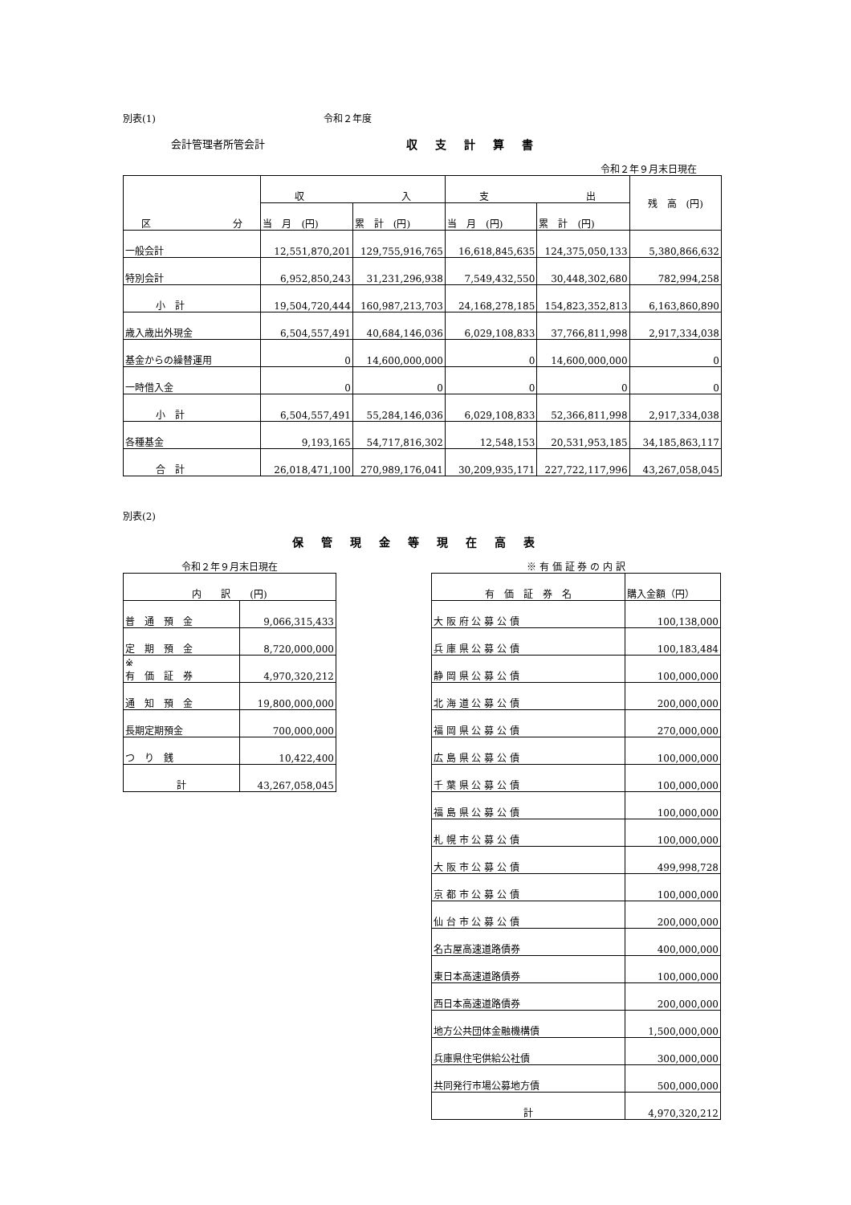別表(1) 令和２年度
会計管理者所管会計 収支計算書
令和２年９月末日現在
| 区 分 | 収 入 | | 支 出 | | 残 高 (円) |
| | 当 月 (円) | 累 計 (円) | 当 月 (円) | 累 計 (円) | |
| 一般会計 | 12,551,870,201 | 129,755,916,765 | 16,618,845,635 | 124,375,050,133 | 5,380,866,632 |
| 特別会計 | 6,952,850,243 | 31,231,296,938 | 7,549,432,550 | 30,448,302,680 | 782,994,258 |
| 小 計 | 19,504,720,444 | 160,987,213,703 | 24,168,278,185 | 154,823,352,813 | 6,163,860,890 |
| 歳入歳出外現金 | 6,504,557,491 | 40,684,146,036 | 6,029,108,833 | 37,766,811,998 | 2,917,334,038 |
| 基金からの繰替運用 | 0 | 14,600,000,000 | 0 | 14,600,000,000 | 0 |
| 一時借入金 | 0 | 0 | 0 | 0 | 0 |
| 小 計 | 6,504,557,491 | 55,284,146,036 | 6,029,108,833 | 52,366,811,998 | 2,917,334,038 |
| 各種基金 | 9,193,165 | 54,717,816,302 | 12,548,153 | 20,531,953,185 | 34,185,863,117 |
| 合 計 | 26,018,471,100 | 270,989,176,041 | 30,209,935,171 | 227,722,117,996 | 43,267,058,045 |
別表(2)
保管現金等現在高表
令和２年９月末日現在
| 内 訳 (円) | |
| 普 通 預 金 | 9,066,315,433 |
| 定 期 預 金 | 8,720,000,000 |
| ※ 有 価 証 券 | 4,970,320,212 |
| 通 知 預 金 | 19,800,000,000 |
| 長期定期預金 | 700,000,000 |
| つ り 銭 | 10,422,400 |
| 計 | 43,267,058,045 |
※ 有 価 証 券 の 内 訳
| 有 価 証 券 名 | 購入金額（円） |
| 大 阪 府 公 募 公 債 | 100,138,000 |
| 兵 庫 県 公 募 公 債 | 100,183,484 |
| 静 岡 県 公 募 公 債 | 100,000,000 |
| 北 海 道 公 募 公 債 | 200,000,000 |
| 福 岡 県 公 募 公 債 | 270,000,000 |
| 広 島 県 公 募 公 債 | 100,000,000 |
| 千 葉 県 公 募 公 債 | 100,000,000 |
| 福 島 県 公 募 公 債 | 100,000,000 |
| 札 幌 市 公 募 公 債 | 100,000,000 |
| 大 阪 市 公 募 公 債 | 499,998,728 |
| 京 都 市 公 募 公 債 | 100,000,000 |
| 仙 台 市 公 募 公 債 | 200,000,000 |
| 名古屋高速道路債券 | 400,000,000 |
| 東日本高速道路債券 | 100,000,000 |
| 西日本高速道路債券 | 200,000,000 |
| 地方公共団体金融機構債 | 1,500,000,000 |
| 兵庫県住宅供給公社債 | 300,000,000 |
| 共同発行市場公募地方債 | 500,000,000 |
| 計 | 4,970,320,212 |